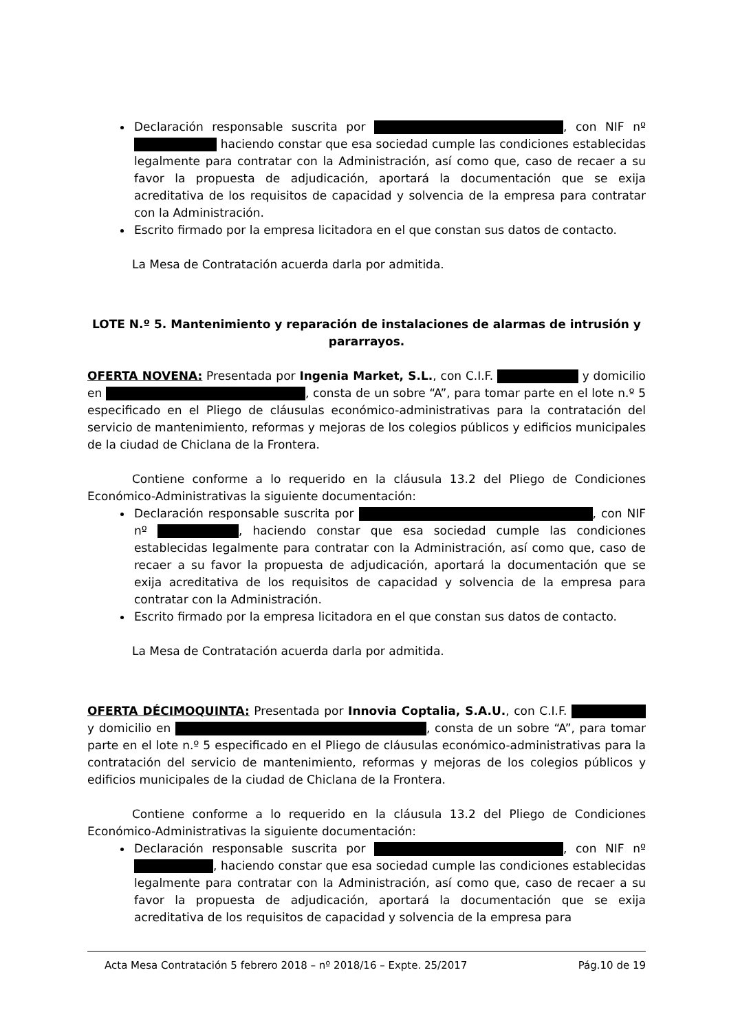Declaración responsable suscrita por , con NIF nº haciendo constar que esa sociedad cumple las condiciones establecidas legalmente para contratar con la Administración, así como que, caso de recaer a su favor la propuesta de adjudicación, aportará la documentación que se exija acreditativa de los requisitos de capacidad y solvencia de la empresa para contratar con la Administración.
Escrito firmado por la empresa licitadora en el que constan sus datos de contacto.
La Mesa de Contratación acuerda darla por admitida.
LOTE N.º 5. Mantenimiento y reparación de instalaciones de alarmas de intrusión y pararrayos.
OFERTA NOVENA: Presentada por Ingenia Market, S.L., con C.I.F. y domicilio en , consta de un sobre “A”, para tomar parte en el lote n.º 5 especificado en el Pliego de cláusulas económico-administrativas para la contratación del servicio de mantenimiento, reformas y mejoras de los colegios públicos y edificios municipales de la ciudad de Chiclana de la Frontera.
Contiene conforme a lo requerido en la cláusula 13.2 del Pliego de Condiciones Económico-Administrativas la siguiente documentación:
Declaración responsable suscrita por , con NIF nº , haciendo constar que esa sociedad cumple las condiciones establecidas legalmente para contratar con la Administración, así como que, caso de recaer a su favor la propuesta de adjudicación, aportará la documentación que se exija acreditativa de los requisitos de capacidad y solvencia de la empresa para contratar con la Administración.
Escrito firmado por la empresa licitadora en el que constan sus datos de contacto.
La Mesa de Contratación acuerda darla por admitida.
OFERTA DÉCIMOQUINTA: Presentada por Innovia Coptalia, S.A.U., con C.I.F. y domicilio en , consta de un sobre “A”, para tomar parte en el lote n.º 5 especificado en el Pliego de cláusulas económico-administrativas para la contratación del servicio de mantenimiento, reformas y mejoras de los colegios públicos y edificios municipales de la ciudad de Chiclana de la Frontera.
Contiene conforme a lo requerido en la cláusula 13.2 del Pliego de Condiciones Económico-Administrativas la siguiente documentación:
Declaración responsable suscrita por , con NIF nº , haciendo constar que esa sociedad cumple las condiciones establecidas legalmente para contratar con la Administración, así como que, caso de recaer a su favor la propuesta de adjudicación, aportará la documentación que se exija acreditativa de los requisitos de capacidad y solvencia de la empresa para
Acta Mesa Contratación 5 febrero 2018 – nº 2018/16 – Expte. 25/2017 Pág.10 de 19